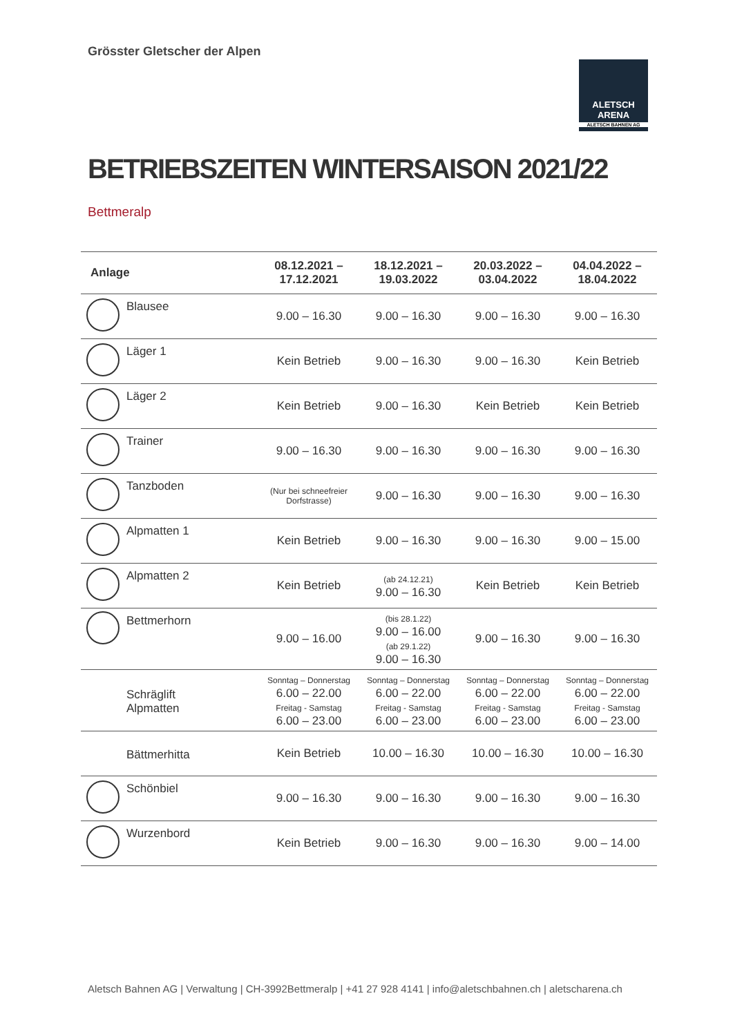Grösster Gletscher der Alpen
ALETSCH
ARENA
ALETSCH BAHNEN AG
BETRIEBSZEITEN WINTERSAISON 2021/22
Bettmeralp
| Anlage | | 08.12.2021 – 17.12.2021 | 18.12.2021 – 19.03.2022 | 20.03.2022 – 03.04.2022 | 04.04.2022 – 18.04.2022 |
| --- | --- | --- | --- | --- | --- |
| | Blausee | 9.00 – 16.30 | 9.00 – 16.30 | 9.00 – 16.30 | 9.00 – 16.30 |
| | Läger 1 | Kein Betrieb | 9.00 – 16.30 | 9.00 – 16.30 | Kein Betrieb |
| | Läger 2 | Kein Betrieb | 9.00 – 16.30 | Kein Betrieb | Kein Betrieb |
| | Trainer | 9.00 – 16.30 | 9.00 – 16.30 | 9.00 – 16.30 | 9.00 – 16.30 |
| | Tanzboden | (Nur bei schneefreier Dorfstrasse) | 9.00 – 16.30 | 9.00 – 16.30 | 9.00 – 16.30 |
| | Alpmatten 1 | Kein Betrieb | 9.00 – 16.30 | 9.00 – 16.30 | 9.00 – 15.00 |
| | Alpmatten 2 | Kein Betrieb | (ab 24.12.21) 9.00 – 16.30 | Kein Betrieb | Kein Betrieb |
| | Bettmerhorn | 9.00 – 16.00 | (bis 28.1.22) 9.00 – 16.00 (ab 29.1.22) 9.00 – 16.30 | 9.00 – 16.30 | 9.00 – 16.30 |
| | Schräglift Alpmatten | Sonntag – Donnerstag 6.00 – 22.00 Freitag - Samstag 6.00 – 23.00 | Sonntag – Donnerstag 6.00 – 22.00 Freitag - Samstag 6.00 – 23.00 | Sonntag – Donnerstag 6.00 – 22.00 Freitag - Samstag 6.00 – 23.00 | Sonntag – Donnerstag 6.00 – 22.00 Freitag - Samstag 6.00 – 23.00 |
| | Bättmerhitta | Kein Betrieb | 10.00 – 16.30 | 10.00 – 16.30 | 10.00 – 16.30 |
| | Schönbiel | 9.00 – 16.30 | 9.00 – 16.30 | 9.00 – 16.30 | 9.00 – 16.30 |
| | Wurzenbord | Kein Betrieb | 9.00 – 16.30 | 9.00 – 16.30 | 9.00 – 14.00 |
Aletsch Bahnen AG | Verwaltung | CH-3992Bettmeralp | +41 27 928 4141 | info@aletschbahnen.ch | aletscharena.ch